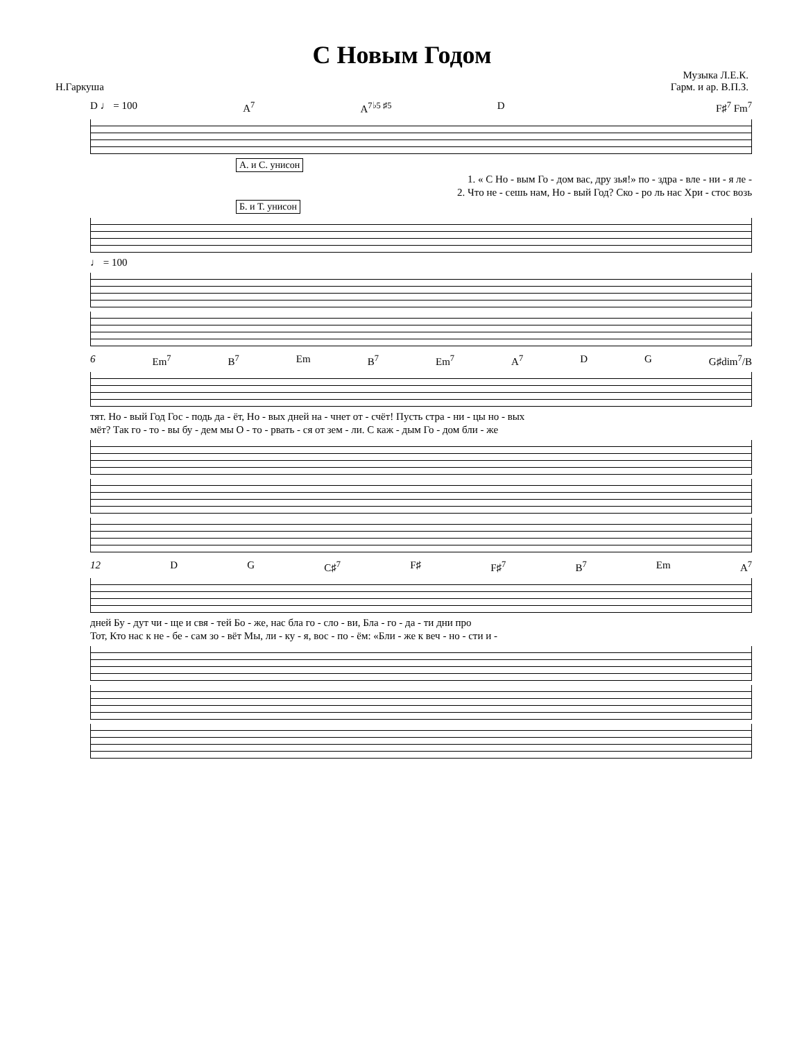С Новым Годом
Н.Гаркуша Музыка Л.Е.К.
Гарм. и ар. В.П.З.
D ♩ = 100 A<sup>7</sup> A<sup>7♭5 ♯5</sup> D F♯<sup>7</sup> Fm<sup>7</sup>
А. и С. унисон
1. « С Но - вым Го - дом вас, дру зья!» по - здра - вле - ни - я ле -
2. Что не - сешь нам, Но - вый Год? Ско - ро ль нас Хри - стос возь
Б. и Т. унисон
♩ = 100
6 Em<sup>7</sup> B<sup>7</sup> Em B<sup>7</sup> Em<sup>7</sup> A<sup>7</sup> D G G♯dim<sup>7</sup>/B
тят. Но - вый Год Гос - подь да - ёт, Но - вых дней на - чнет от - счёт! Пусть стра - ни - цы но - вых
мёт? Так го - то - вы бу - дем мы О - то - рвать - ся от зем - ли. С каж - дым Го - дом бли - же
12 D G C♯<sup>7</sup> F♯ F♯<sup>7</sup> B<sup>7</sup> Em A<sup>7</sup>
дней Бу - дут чи - ще и свя - тей Бо - же, нас бла го - сло - ви, Бла - го - да - ти дни про
Тот, Кто нас к не - бе - сам зо - вёт Мы, ли - ку - я, вос - по - ём: «Бли - же к веч - но - сти и -